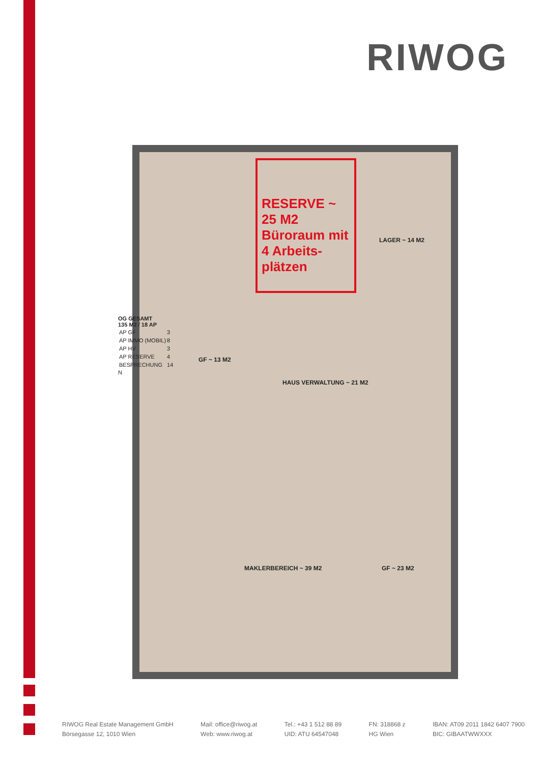RIWOG
RESERVE ~ 25 M2
Büroraum mit 4 Arbeits-plätzen
OG GESAMT
135 M2 / 18 AP
| AP GF | 3 |
| AP IMMO (MOBIL) | 8 |
| AP HV | 3 |
| AP RESERVE | 4 |
| BESPRECHUNG | 14 |
N
LAGER ~ 14 M2
GF ~ 13 M2
HAUS VERWALTUNG ~ 21 M2
MAKLERBEREICH ~ 39 M2 GF ~ 23 M2
RIWOG Real Estate Management GmbH
Börsegasse 12, 1010 Wien
Mail: office@riwog.at
Web: www.riwog.at
Tel.: +43 1 512 88 89
UID: ATU 64547048
FN: 318868 z
HG Wien
IBAN: AT09 2011 1842 6407 7900
BIC: GIBAATWWXXX